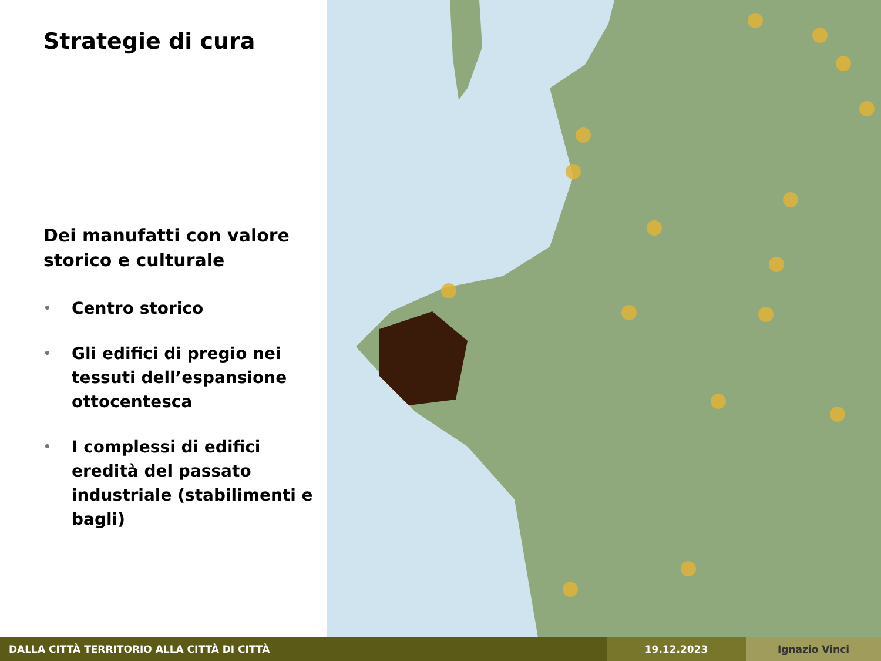Strategie di cura
Dei manufatti con valore storico e culturale
• Centro storico
• Gli edifici di pregio nei tessuti dell’espansione ottocentesca
• I complessi di edifici eredità del passato industriale (stabilimenti e bagli)
DALLA CITTÀ TERRITORIO ALLA CITTÀ DI CITTÀ 19.12.2023 Ignazio Vinci